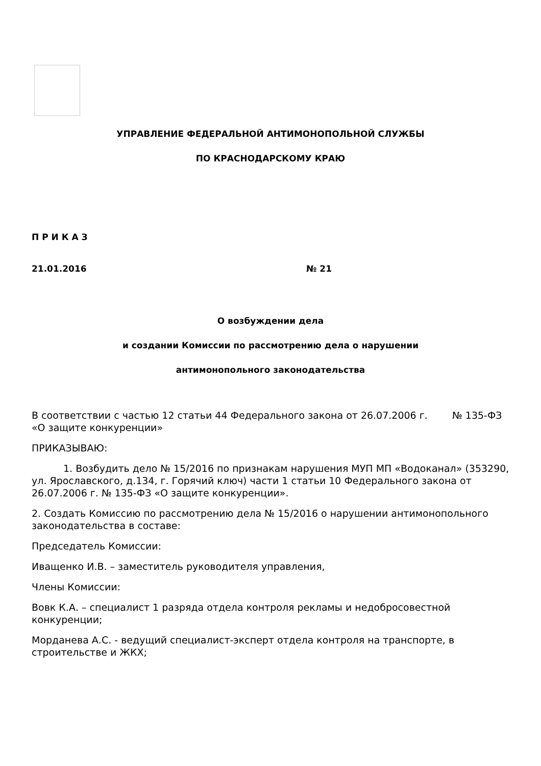УПРАВЛЕНИЕ ФЕДЕРАЛЬНОЙ АНТИМОНОПОЛЬНОЙ СЛУЖБЫ
ПО КРАСНОДАРСКОМУ КРАЮ
П Р И К А З
21.01.2016 № 21
О возбуждении дела
и создании Комиссии по рассмотрению дела о нарушении
антимонопольного законодательства
В соответствии с частью 12 статьи 44 Федерального закона от 26.07.2006 г. № 135-ФЗ «О защите конкуренции»
ПРИКАЗЫВАЮ:
1. Возбудить дело № 15/2016 по признакам нарушения МУП МП «Водоканал» (353290, ул. Ярославского, д.134, г. Горячий ключ) части 1 статьи 10 Федерального закона от 26.07.2006 г. № 135-ФЗ «О защите конкуренции».
2. Создать Комиссию по рассмотрению дела № 15/2016 о нарушении антимонопольного законодательства в составе:
Председатель Комиссии:
Иващенко И.В. – заместитель руководителя управления,
Члены Комиссии:
Вовк К.А. – специалист 1 разряда отдела контроля рекламы и недобросовестной конкуренции;
Морданева А.С. - ведущий специалист-эксперт отдела контроля на транспорте, в строительстве и ЖКХ;